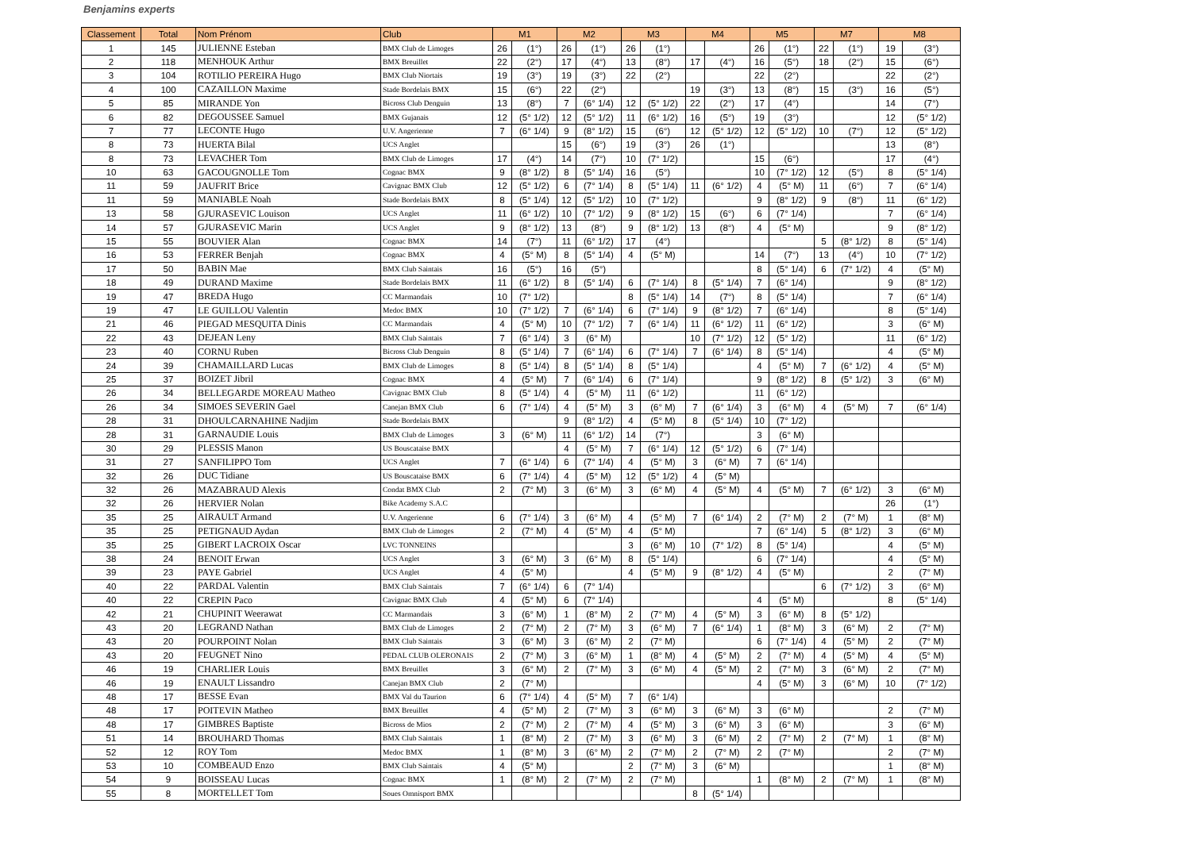Benjamins experts
| Classement | Total | Nom Prénom | Club | M1 | | M2 | | M3 | | M4 | | M5 | | M7 | | M8 | |
| --- | --- | --- | --- | --- | --- | --- | --- | --- | --- | --- | --- | --- | --- | --- | --- | --- | --- |
| 1 | 145 | JULIENNE Esteban | BMX Club de Limoges | 26 | (1°) | 26 | (1°) | 26 | (1°) | | | 26 | (1°) | 22 | (1°) | 19 | (3°) |
| 2 | 118 | MENHOUK Arthur | BMX Breuillet | 22 | (2°) | 17 | (4°) | 13 | (8°) | 17 | (4°) | 16 | (5°) | 18 | (2°) | 15 | (6°) |
| 3 | 104 | ROTILIO PEREIRA Hugo | BMX Club Niortais | 19 | (3°) | 19 | (3°) | 22 | (2°) | | | 22 | (2°) | | | 22 | (2°) |
| 4 | 100 | CAZAILLON Maxime | Stade Bordelais BMX | 15 | (6°) | 22 | (2°) | | | 19 | (3°) | 13 | (8°) | 15 | (3°) | 16 | (5°) |
| 5 | 85 | MIRANDE Yon | Bicross Club Denguin | 13 | (8°) | 7 | (6° 1/4) | 12 | (5° 1/2) | 22 | (2°) | 17 | (4°) | | | 14 | (7°) |
| 6 | 82 | DEGOUSSEE Samuel | BMX Gujanais | 12 | (5° 1/2) | 12 | (5° 1/2) | 11 | (6° 1/2) | 16 | (5°) | 19 | (3°) | | | 12 | (5° 1/2) |
| 7 | 77 | LECONTE Hugo | U.V. Angerienne | 7 | (6° 1/4) | 9 | (8° 1/2) | 15 | (6°) | 12 | (5° 1/2) | 12 | (5° 1/2) | 10 | (7°) | 12 | (5° 1/2) |
| 8 | 73 | HUERTA Bilal | UCS Anglet | | | 15 | (6°) | 19 | (3°) | 26 | (1°) | | | | | 13 | (8°) |
| 8 | 73 | LEVACHER Tom | BMX Club de Limoges | 17 | (4°) | 14 | (7°) | 10 | (7° 1/2) | | | 15 | (6°) | | | 17 | (4°) |
| 10 | 63 | GACOUGNOLLE Tom | Cognac BMX | 9 | (8° 1/2) | 8 | (5° 1/4) | 16 | (5°) | | | 10 | (7° 1/2) | 12 | (5°) | 8 | (5° 1/4) |
| 11 | 59 | JAUFRIT Brice | Cavignac BMX Club | 12 | (5° 1/2) | 6 | (7° 1/4) | 8 | (5° 1/4) | 11 | (6° 1/2) | 4 | (5° M) | 11 | (6°) | 7 | (6° 1/4) |
| 11 | 59 | MANIABLE Noah | Stade Bordelais BMX | 8 | (5° 1/4) | 12 | (5° 1/2) | 10 | (7° 1/2) | | | 9 | (8° 1/2) | 9 | (8°) | 11 | (6° 1/2) |
| 13 | 58 | GJURASEVIC Louison | UCS Anglet | 11 | (6° 1/2) | 10 | (7° 1/2) | 9 | (8° 1/2) | 15 | (6°) | 6 | (7° 1/4) | | | 7 | (6° 1/4) |
| 14 | 57 | GJURASEVIC Marin | UCS Anglet | 9 | (8° 1/2) | 13 | (8°) | 9 | (8° 1/2) | 13 | (8°) | 4 | (5° M) | | | 9 | (8° 1/2) |
| 15 | 55 | BOUVIER Alan | Cognac BMX | 14 | (7°) | 11 | (6° 1/2) | 17 | (4°) | | | | | 5 | (8° 1/2) | 8 | (5° 1/4) |
| 16 | 53 | FERRER Benjah | Cognac BMX | 4 | (5° M) | 8 | (5° 1/4) | 4 | (5° M) | | | 14 | (7°) | 13 | (4°) | 10 | (7° 1/2) |
| 17 | 50 | BABIN Mae | BMX Club Saintais | 16 | (5°) | 16 | (5°) | | | | | 8 | (5° 1/4) | 6 | (7° 1/2) | 4 | (5° M) |
| 18 | 49 | DURAND Maxime | Stade Bordelais BMX | 11 | (6° 1/2) | 8 | (5° 1/4) | 6 | (7° 1/4) | 8 | (5° 1/4) | 7 | (6° 1/4) | | | 9 | (8° 1/2) |
| 19 | 47 | BREDA Hugo | CC Marmandais | 10 | (7° 1/2) | | | 8 | (5° 1/4) | 14 | (7°) | 8 | (5° 1/4) | | | 7 | (6° 1/4) |
| 19 | 47 | LE GUILLOU Valentin | Medoc BMX | 10 | (7° 1/2) | 7 | (6° 1/4) | 6 | (7° 1/4) | 9 | (8° 1/2) | 7 | (6° 1/4) | | | 8 | (5° 1/4) |
| 21 | 46 | PIEGAD MESQUITA Dinis | CC Marmandais | 4 | (5° M) | 10 | (7° 1/2) | 7 | (6° 1/4) | 11 | (6° 1/2) | 11 | (6° 1/2) | | | 3 | (6° M) |
| 22 | 43 | DEJEAN Leny | BMX Club Saintais | 7 | (6° 1/4) | 3 | (6° M) | | | 10 | (7° 1/2) | 12 | (5° 1/2) | | | 11 | (6° 1/2) |
| 23 | 40 | CORNU Ruben | Bicross Club Denguin | 8 | (5° 1/4) | 7 | (6° 1/4) | 6 | (7° 1/4) | 7 | (6° 1/4) | 8 | (5° 1/4) | | | 4 | (5° M) |
| 24 | 39 | CHAMAILLARD Lucas | BMX Club de Limoges | 8 | (5° 1/4) | 8 | (5° 1/4) | 8 | (5° 1/4) | | | 4 | (5° M) | 7 | (6° 1/2) | 4 | (5° M) |
| 25 | 37 | BOIZET Jibril | Cognac BMX | 4 | (5° M) | 7 | (6° 1/4) | 6 | (7° 1/4) | | | 9 | (8° 1/2) | 8 | (5° 1/2) | 3 | (6° M) |
| 26 | 34 | BELLEGARDE MOREAU Matheo | Cavignac BMX Club | 8 | (5° 1/4) | 4 | (5° M) | 11 | (6° 1/2) | | | 11 | (6° 1/2) | | | | |
| 26 | 34 | SIMOES SEVERIN Gael | Canejan BMX Club | 6 | (7° 1/4) | 4 | (5° M) | 3 | (6° M) | 7 | (6° 1/4) | 3 | (6° M) | 4 | (5° M) | 7 | (6° 1/4) |
| 28 | 31 | DHOULCARNAHINE Nadjim | Stade Bordelais BMX | | | 9 | (8° 1/2) | 4 | (5° M) | 8 | (5° 1/4) | 10 | (7° 1/2) | | | | |
| 28 | 31 | GARNAUDIE Louis | BMX Club de Limoges | 3 | (6° M) | 11 | (6° 1/2) | 14 | (7°) | | | 3 | (6° M) | | | | |
| 30 | 29 | PLESSIS Manon | US Bouscataise BMX | | | 4 | (5° M) | 7 | (6° 1/4) | 12 | (5° 1/2) | 6 | (7° 1/4) | | | | |
| 31 | 27 | SANFILIPPO Tom | UCS Anglet | 7 | (6° 1/4) | 6 | (7° 1/4) | 4 | (5° M) | 3 | (6° M) | 7 | (6° 1/4) | | | | |
| 32 | 26 | DUC Tidiane | US Bouscataise BMX | 6 | (7° 1/4) | 4 | (5° M) | 12 | (5° 1/2) | 4 | (5° M) | | | | | | |
| 32 | 26 | MAZABRAUD Alexis | Condat BMX Club | 2 | (7° M) | 3 | (6° M) | 3 | (6° M) | 4 | (5° M) | 4 | (5° M) | 7 | (6° 1/2) | 3 | (6° M) |
| 32 | 26 | HERVIER Nolan | Bike Academy S.A.C | | | | | | | | | | | | | 26 | (1°) |
| 35 | 25 | AIRAULT Armand | U.V. Angerienne | 6 | (7° 1/4) | 3 | (6° M) | 4 | (5° M) | 7 | (6° 1/4) | 2 | (7° M) | 2 | (7° M) | 1 | (8° M) |
| 35 | 25 | PETIGNAUD Aydan | BMX Club de Limoges | 2 | (7° M) | 4 | (5° M) | 4 | (5° M) | | | 7 | (6° 1/4) | 5 | (8° 1/2) | 3 | (6° M) |
| 35 | 25 | GIBERT LACROIX Oscar | LVC TONNEINS | | | | | 3 | (6° M) | 10 | (7° 1/2) | 8 | (5° 1/4) | | | 4 | (5° M) |
| 38 | 24 | BENOIT Erwan | UCS Anglet | 3 | (6° M) | 3 | (6° M) | 8 | (5° 1/4) | | | 6 | (7° 1/4) | | | 4 | (5° M) |
| 39 | 23 | PAYE Gabriel | UCS Anglet | 4 | (5° M) | | | 4 | (5° M) | 9 | (8° 1/2) | 4 | (5° M) | | | 2 | (7° M) |
| 40 | 22 | PARDAL Valentin | BMX Club Saintais | 7 | (6° 1/4) | 6 | (7° 1/4) | | | | | | | 6 | (7° 1/2) | 3 | (6° M) |
| 40 | 22 | CREPIN Paco | Cavignac BMX Club | 4 | (5° M) | 6 | (7° 1/4) | | | | | 4 | (5° M) | | | 8 | (5° 1/4) |
| 42 | 21 | CHUPINIT Weerawat | CC Marmandais | 3 | (6° M) | 1 | (8° M) | 2 | (7° M) | 4 | (5° M) | 3 | (6° M) | 8 | (5° 1/2) | | |
| 43 | 20 | LEGRAND Nathan | BMX Club de Limoges | 2 | (7° M) | 2 | (7° M) | 3 | (6° M) | 7 | (6° 1/4) | 1 | (8° M) | 3 | (6° M) | 2 | (7° M) |
| 43 | 20 | POURPOINT Nolan | BMX Club Saintais | 3 | (6° M) | 3 | (6° M) | 2 | (7° M) | | | 6 | (7° 1/4) | 4 | (5° M) | 2 | (7° M) |
| 43 | 20 | FEUGNET Nino | PEDAL CLUB OLERONAIS | 2 | (7° M) | 3 | (6° M) | 1 | (8° M) | 4 | (5° M) | 2 | (7° M) | 4 | (5° M) | 4 | (5° M) |
| 46 | 19 | CHARLIER Louis | BMX Breuillet | 3 | (6° M) | 2 | (7° M) | 3 | (6° M) | 4 | (5° M) | 2 | (7° M) | 3 | (6° M) | 2 | (7° M) |
| 46 | 19 | ENAULT Lissandro | Canejan BMX Club | 2 | (7° M) | | | | | | | 4 | (5° M) | 3 | (6° M) | 10 | (7° 1/2) |
| 48 | 17 | BESSE Evan | BMX Val du Taurion | 6 | (7° 1/4) | 4 | (5° M) | 7 | (6° 1/4) | | | | | | | | |
| 48 | 17 | POITEVIN Matheo | BMX Breuillet | 4 | (5° M) | 2 | (7° M) | 3 | (6° M) | 3 | (6° M) | 3 | (6° M) | | | 2 | (7° M) |
| 48 | 17 | GIMBRES Baptiste | Bicross de Mios | 2 | (7° M) | 2 | (7° M) | 4 | (5° M) | 3 | (6° M) | 3 | (6° M) | | | 3 | (6° M) |
| 51 | 14 | BROUHARD Thomas | BMX Club Saintais | 1 | (8° M) | 2 | (7° M) | 3 | (6° M) | 3 | (6° M) | 2 | (7° M) | 2 | (7° M) | 1 | (8° M) |
| 52 | 12 | ROY Tom | Medoc BMX | 1 | (8° M) | 3 | (6° M) | 2 | (7° M) | 2 | (7° M) | 2 | (7° M) | | | 2 | (7° M) |
| 53 | 10 | COMBEAUD Enzo | BMX Club Saintais | 4 | (5° M) | | | 2 | (7° M) | 3 | (6° M) | | | | | 1 | (8° M) |
| 54 | 9 | BOISSEAU Lucas | Cognac BMX | 1 | (8° M) | 2 | (7° M) | 2 | (7° M) | | | 1 | (8° M) | 2 | (7° M) | 1 | (8° M) |
| 55 | 8 | MORTELLET Tom | Soues Omnisport BMX | | | | | | | 8 | (5° 1/4) | | | | | | |